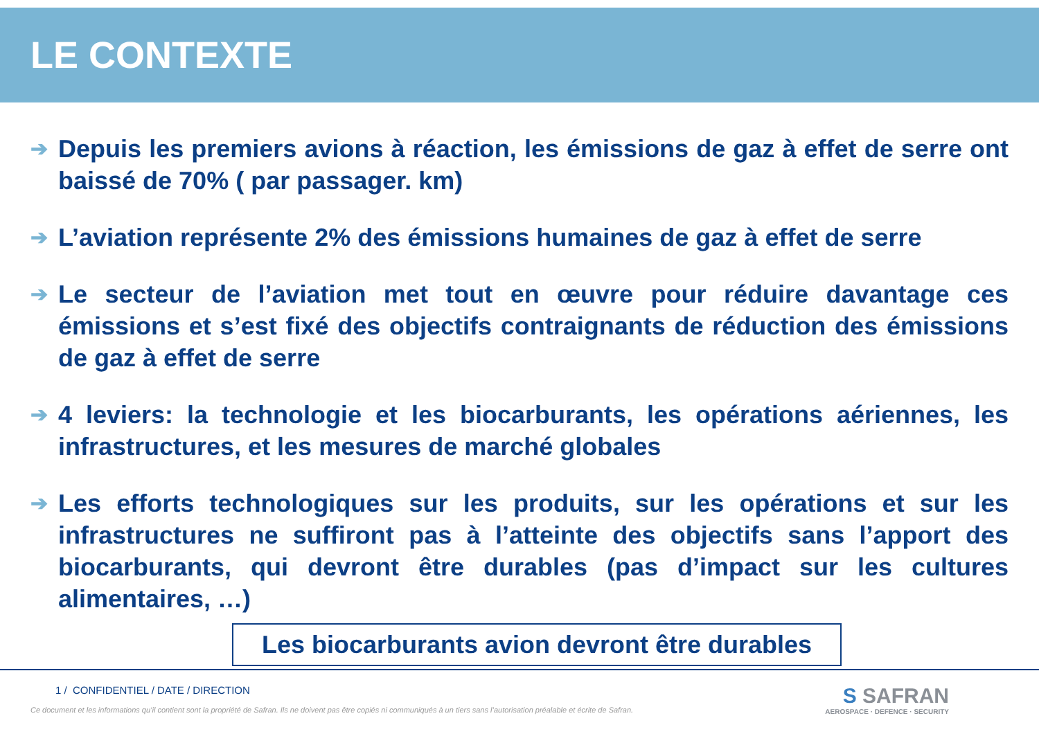LE CONTEXTE
➔ Depuis les premiers avions à réaction, les émissions de gaz à effet de serre ont baissé de 70% ( par passager. km)
➔ L’aviation représente 2% des émissions humaines de gaz à effet de serre
➔ Le secteur de l’aviation met tout en œuvre pour réduire davantage ces émissions et s’est fixé des objectifs contraignants de réduction des émissions de gaz à effet de serre
➔ 4 leviers: la technologie et les biocarburants, les opérations aériennes, les infrastructures, et les mesures de marché globales
➔ Les efforts technologiques sur les produits, sur les opérations et sur les infrastructures ne suffiront pas à l’atteinte des objectifs sans l’apport des biocarburants, qui devront être durables (pas d’impact sur les cultures alimentaires, …)
Les biocarburants avion devront être durables
1 / CONFIDENTIEL / DATE / DIRECTION
Ce document et les informations qu’il contient sont la propriété de Safran. Ils ne doivent pas être copiés ni communiqués à un tiers sans l’autorisation préalable et écrite de Safran.
S SAFRAN
AEROSPACE · DEFENCE · SECURITY